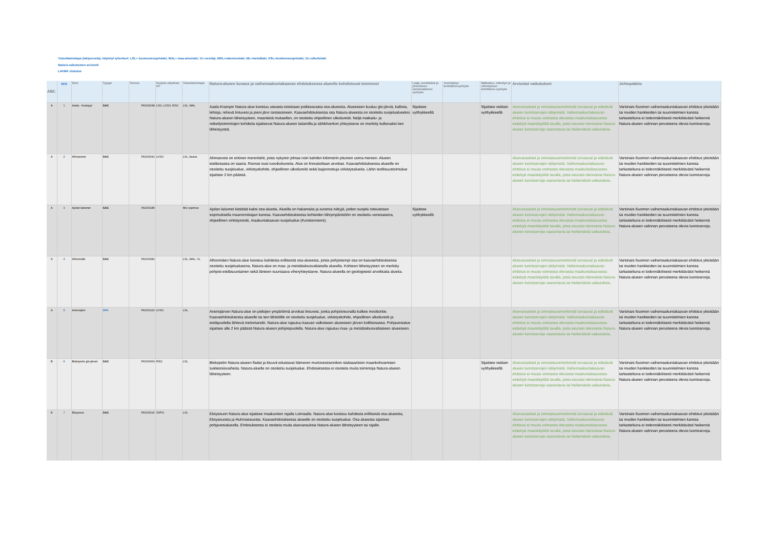Toteuttamistapa (lakiperusta), käytetyt lyhenteet: LSL= luonnonsuojelulaki, MAL= maa-aineslaki, VL=vesilaji, MRL=rakennuslaki, ML=metsälaki, KSL=koskiensuojelulaki, UL=ulkoilulaki
Natura-vaikutusten arviointi
LAVMK ehdotus
| ABC | nro | Nimi | Tyyppi | Tunnus | Suojelu-ohjelmat, KP | Toteuttamistapa | Natura-alueen kuvaus ja vaihemaakuntakaavan ehdotuksessa alueelle kohdistuvat toiminnot | Laaja, merkittävä ja yhtenäinen metsävaltainen vyöhyke | Vesiviljelyn kehittämisvyöhyke | Matkailun, retkeilyn ja virkistyksen kehittämis-vyöhyke | Arvioidut vaikutukset | Johtopäätös |
| --- | --- | --- | --- | --- | --- | --- | --- | --- | --- | --- | --- | --- |
| A | 1 | Aasla - Kramppi | SAC | FI0200038 | LSO, LVSO, RSO | LSL, MAL | Aasla-Krampin Natura-alue koostuu useasta toisistaan poikkeavasta osa-alueesta. Alueeseen kuuluu glo-järviä, kalliota, lehtoja, rehevä lintuvesi ja pieni järvi rantasoineen. Kaavaehdotuksessa osa Natura-alueesta on osoitettu suojelualueeksi. Natura-alueen läheisyyteen, maantietä mukaellen, on osoitettu ohjeellinen ulkoilureitti. Neljä matkailu- ja retkeilytoimintojen kohdetta sijaitsevat Natura-alueen laitamilla ja sähköverkon yhteystarve on merkitty kulkevaksi tien läheisyyssä. | Sijaitsee vyöhykkeellä | | Sijaitsee osittain vyöhykkeellä | Aluevaraukset ja ominaisuusmerkinnät turvaavat ja edistävät alueen luontoarvojen säilymistä. Vaihemaakuntakaavan ehdotus ei muuta voimassa olevassa maakuntakaavassa esitettyä maankäyttöä tavalla, josta seuraisi olennaisia Natura-alueen luontoarvoja vaarantavia tai heikentäviä vaikutuksia. | Varsinais-Suomen vaihemaakuntakaavan ehdotus yksistään tai muiden hankkeiden tai suunnitelmien kanssa tarkasteltuna ei todennäköisesti merkittävästi heikennä Natura-alueen valinnan perusteena olevia luontoarvoja. |
| A | 2 | Ahmasvesi | SAC | FI0200042 | LVSO | LSL, kaava | Ahmasvesi on entinen merenlahti, josta nykyisin johtaa noin kahden kilometrin pituinen uoma mereen. Alueen eteläosassa on saaria. Rannat ovat ruovikoituneita. Alue on linnustoltaan arvokas. Kaavaehdotuksessa alueelle on osoitettu suojelualue, virkistyskohde, ohjeellinen ulkoilureitti sekä laajennettuja virkistysalueita. Lähin teollisuustoimialue sijaitsee 2 km päässä. | | | | Aluevaraukset ja ominaisuusmerkinnät turvaavat ja edistävät alueen luontoarvojen säilymistä. Vaihemaakuntakaavan ehdotus ei muuta voimassa olevassa maakuntakaavassa esitettyä maankäyttöä tavalla, josta seuraisi olennaisia Natura-alueen luontoarvoja vaarantavia tai heikentäviä vaikutuksia. | Varsinais-Suomen vaihemaakuntakaavan ehdotus yksistään tai muiden hankkeiden tai suunnitelmien kanssa tarkasteltuna ei todennäköisesti merkittävästi heikennä Natura-alueen valinnan perusteena olevia luontoarvoja. |
| A | 3 | Ajolan laitumet | SAC | FI0200185 | | MO sopimus | Ajolan laitumet käsittää kaksi osa-aluetta. Alueilla on hakamaita ja avoimia niittyjä, joiden suojelu toteutetaan sopimuksella maanomistajan kanssa. Kaavaehdotuksessa kohteiden lähiympäristöön on osoitettu venesatama, ohjeellinen virkistysreitti, maakuntakaavan suojelualue (Kunstenniemi). | Sijaitsee vyöhykkeellä | | | Aluevaraukset ja ominaisuusmerkinnät turvaavat ja edistävät alueen luontoarvojen säilymistä. Vaihemaakuntakaavan ehdotus ei muuta voimassa olevassa maakuntakaavassa esitettyä maankäyttöä tavalla, josta seuraisi olennaisia Natura-alueen luontoarvoja vaarantavia tai heikentäviä vaikutuksia. | Varsinais-Suomen vaihemaakuntakaavan ehdotus yksistään tai muiden hankkeiden tai suunnitelmien kanssa tarkasteltuna ei todennäköisesti merkittävästi heikennä Natura-alueen valinnan perusteena olevia luontoarvoja. |
| A | 4 | Alhonmäki | SAC | FI0200082 | | LSL, MAL, VL | Alhonmäen Natura-alue koostuu kahdesta erillisestä osa-alueesta, joista pohjoisempi osa on kaavaehdotuksessa osoitettu suojelualueena. Natura-alue on maa- ja metsätalousvaltaisella alueella. Kohteen läheisyyteen on merkitty pohjois-eteläsuuntainen sekä länteen suuntaava viheryhteystarve. Natura-alueella on geologisesti arvokkaita alueita. | | | | Aluevaraukset ja ominaisuusmerkinnät turvaavat ja edistävät alueen luontoarvojen säilymistä. Vaihemaakuntakaavan ehdotus ei muuta voimassa olevassa maakuntakaavassa esitettyä maankäyttöä tavalla, josta seuraisi olennaisia Natura-alueen luontoarvoja vaarantavia tai heikentäviä vaikutuksia. | Varsinais-Suomen vaihemaakuntakaavan ehdotus yksistään tai muiden hankkeiden tai suunnitelmien kanssa tarkasteltuna ei todennäköisesti merkittävästi heikennä Natura-alueen valinnan perusteena olevia luontoarvoja. |
| A | 5 | Aneriojärvi | SPA | FI0200122 | LVSO | LSL | Aneriojärven Natura-alue on peltojen ympäröimä arvokas lintuvesi, jonka pohjoisreunalla kulkee moottoritie. Kaavaehdotuksessa alueelle tai sen lähistölle on osoitettu suojelualue, virkistyskohde, ohjeellinen ulkoilureitti ja eteläpuolelta lähtevä melontareitti. Natura-alue rajautuu kaavan valkoiseen alueeseen järven koillisosassa. Pohjavesialue sijaitsee alle 2 km päässä Natura-alueen pohjoispuolella. Natura-alue rajautuu maa- ja metsätalousvaltaiseen alueeseen. | | | | Aluevaraukset ja ominaisuusmerkinnät turvaavat ja edistävät alueen luontoarvojen säilymistä. Vaihemaakuntakaavan ehdotus ei muuta voimassa olevassa maakuntakaavassa esitettyä maankäyttöä tavalla, josta seuraisi olennaisia Natura-alueen luontoarvoja vaarantavia tai heikentäviä vaikutuksia. | Varsinais-Suomen vaihemaakuntakaavan ehdotus yksistään tai muiden hankkeiden tai suunnitelmien kanssa tarkasteltuna ei todennäköisesti merkittävästi heikennä Natura-alueen valinnan perusteena olevia luontoarvoja. |
| B | 6 | Biskopsön glo-järvet | SAC | FI0200069 | RSO | LSL | Biskopsön Natura-alueen fladat ja kluuvit edustavat Itämeren murtovesirannikon sisäsaariston maankohoamisen sukkessiovaiheita. Natura-aluelle on osoitettu suojelualue. Ehdotuksessa ei osoiteta muita toimintoja Natura-alueen läheisyyteen. | | | Sijaitsee osittain vyöhykkeellä | Aluevaraukset ja ominaisuusmerkinnät turvaavat ja edistävät alueen luontoarvojen säilymistä. Vaihemaakuntakaavan ehdotus ei muuta voimassa olevassa maakuntakaavassa esitettyä maankäyttöä tavalla, josta seuraisi olennaisia Natura-alueen luontoarvoja vaarantavia tai heikentäviä vaikutuksia. | Varsinais-Suomen vaihemaakuntakaavan ehdotus yksistään tai muiden hankkeiden tai suunnitelmien kanssa tarkasteltuna ei todennäköisesti merkittävästi heikennä Natura-alueen valinnan perusteena olevia luontoarvoja. |
| E | 7 | Eksyssuo | SAC | FI0200016 | SSPO | LSL | Eksyssuon Natura-alue sijaitsee maakuntien rajalla Loimaalla. Natura-alue koostuu kahdesta erillisestä osa-alueesta, Eksyssuosta ja Huhmassuosta. Kaavaehdotuksessa alueelle on osoitettu suojelualue. Osa alueesta sijaitsee pohjavesialueella. Ehdotuksessa ei osoiteta muita aluevarauksia Natura-alueen läheisyyteen tai rajalle. | | | | Aluevaraukset ja ominaisuusmerkinnät turvaavat ja edistävät alueen luontoarvojen säilymistä. Vaihemaakuntakaavan ehdotus ei muuta voimassa olevassa maakuntakaavassa esitettyä maankäyttöä tavalla, josta seuraisi olennaisia Natura-alueen luontoarvoja vaarantavia tai heikentäviä vaikutuksia. | Varsinais-Suomen vaihemaakuntakaavan ehdotus yksistään tai muiden hankkeiden tai suunnitelmien kanssa tarkasteltuna ei todennäköisesti merkittävästi heikennä Natura-alueen valinnan perusteena olevia luontoarvoja. |